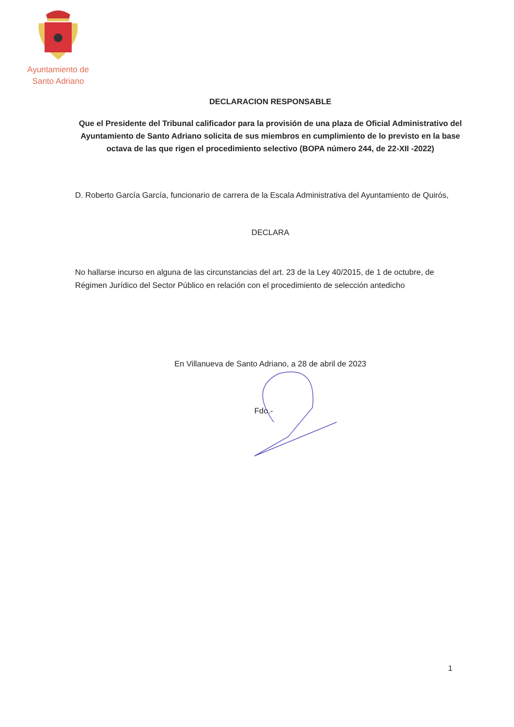Ayuntamiento de
Santo Adriano
DECLARACION RESPONSABLE
Que el Presidente del Tribunal calificador para la provisión de una plaza de Oficial Administrativo del Ayuntamiento de Santo Adriano solicita de sus miembros en cumplimiento de lo previsto en la base octava de las que rigen el procedimiento selectivo (BOPA número 244, de 22-XII -2022)
D. Roberto García García, funcionario de carrera de la Escala Administrativa del Ayuntamiento de Quirós,
DECLARA
No hallarse incurso en alguna de las circunstancias del art. 23 de la Ley 40/2015, de 1 de octubre, de Régimen Jurídico del Sector Público en relación con el procedimiento de selección antedicho
En Villanueva de Santo Adriano, a 28 de abril de 2023
Fdo.-
1